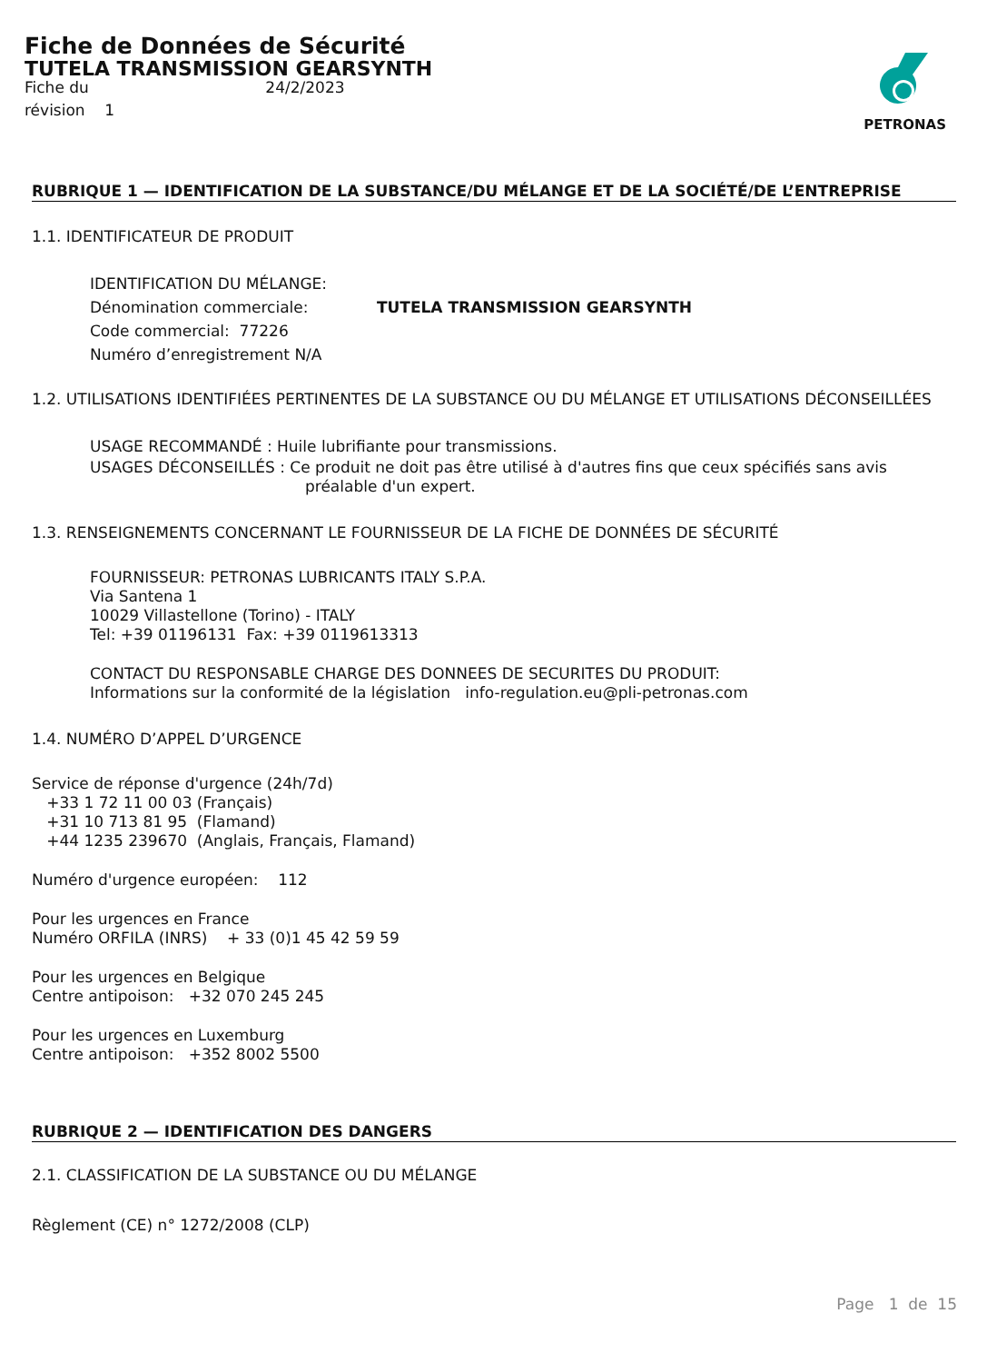Fiche de Données de Sécurité
TUTELA TRANSMISSION GEARSYNTH
Fiche du 24/2/2023
révision 1
PETRONAS
RUBRIQUE 1 — IDENTIFICATION DE LA SUBSTANCE/DU MÉLANGE ET DE LA SOCIÉTÉ/DE L’ENTREPRISE
1.1. IDENTIFICATEUR DE PRODUIT
IDENTIFICATION DU MÉLANGE:
Dénomination commerciale: TUTELA TRANSMISSION GEARSYNTH
Code commercial: 77226
Numéro d’enregistrement N/A
1.2. UTILISATIONS IDENTIFIÉES PERTINENTES DE LA SUBSTANCE OU DU MÉLANGE ET UTILISATIONS DÉCONSEILLÉES
USAGE RECOMMANDÉ : Huile lubrifiante pour transmissions.
USAGES DÉCONSEILLÉS : Ce produit ne doit pas être utilisé à d'autres fins que ceux spécifiés sans avis préalable d'un expert.
1.3. RENSEIGNEMENTS CONCERNANT LE FOURNISSEUR DE LA FICHE DE DONNÉES DE SÉCURITÉ
FOURNISSEUR: PETRONAS LUBRICANTS ITALY S.P.A.
Via Santena 1
10029 Villastellone (Torino) - ITALY
Tel: +39 01196131 Fax: +39 0119613313
CONTACT DU RESPONSABLE CHARGE DES DONNEES DE SECURITES DU PRODUIT:
Informations sur la conformité de la législation info-regulation.eu@pli-petronas.com
1.4. NUMÉRO D’APPEL D’URGENCE
Service de réponse d'urgence (24h/7d)
+33 1 72 11 00 03 (Français)
+31 10 713 81 95 (Flamand)
+44 1235 239670 (Anglais, Français, Flamand)
Numéro d'urgence européen: 112
Pour les urgences en France
Numéro ORFILA (INRS) + 33 (0)1 45 42 59 59
Pour les urgences en Belgique
Centre antipoison: +32 070 245 245
Pour les urgences en Luxemburg
Centre antipoison: +352 8002 5500
RUBRIQUE 2 — IDENTIFICATION DES DANGERS
2.1. CLASSIFICATION DE LA SUBSTANCE OU DU MÉLANGE
Règlement (CE) n° 1272/2008 (CLP)
Page 1 de 15